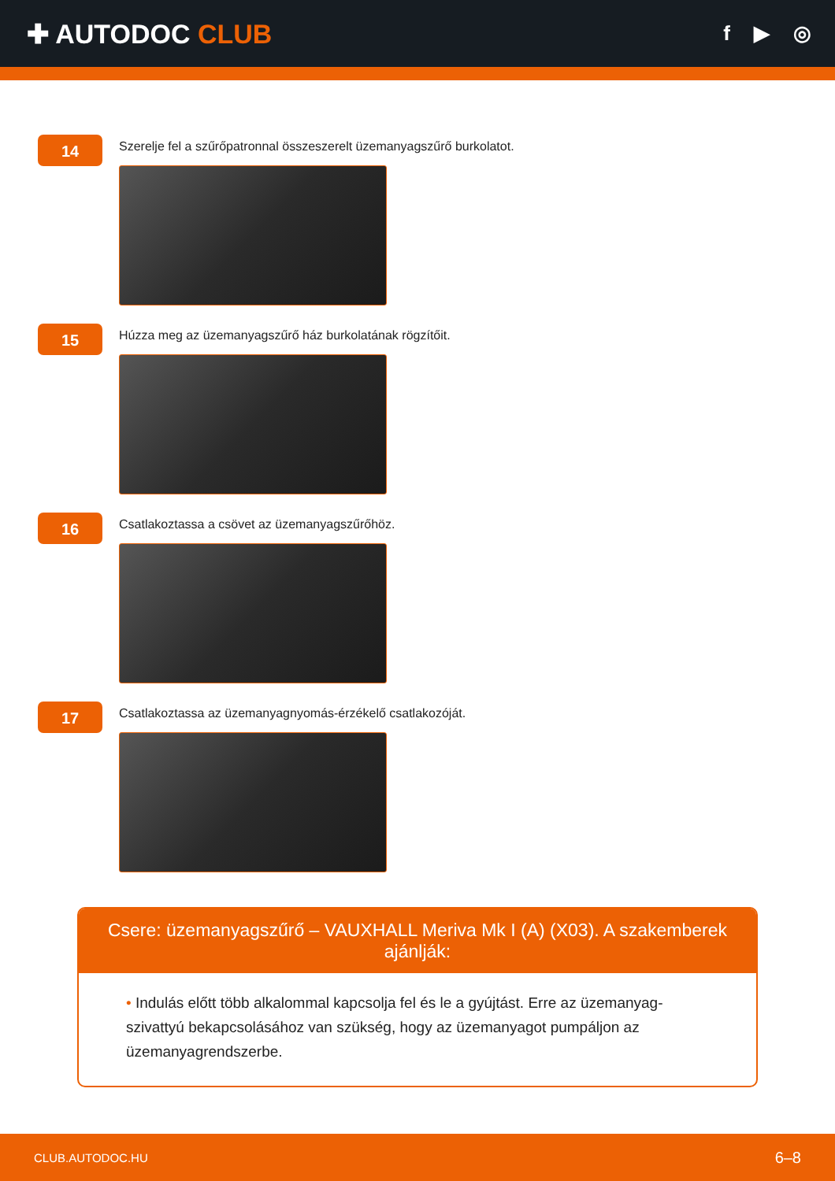✚ AUTODOC CLUB
f ▶ ◎
14
Szerelje fel a szűrőpatronnal összeszerelt üzemanyagszűrő burkolatot.
15
Húzza meg az üzemanyagszűrő ház burkolatának rögzítőit.
16
Csatlakoztassa a csövet az üzemanyagszűrőhöz.
17
Csatlakoztassa az üzemanyagnyomás-érzékelő csatlakozóját.
Csere: üzemanyagszűrő – VAUXHALL Meriva Mk I (A) (X03). A szakemberek ajánlják:
• Indulás előtt több alkalommal kapcsolja fel és le a gyújtást. Erre az üzemanyag-szivattyú bekapcsolásához van szükség, hogy az üzemanyagot pumpáljon az üzemanyagrendszerbe.
CLUB.AUTODOC.HU 6–8